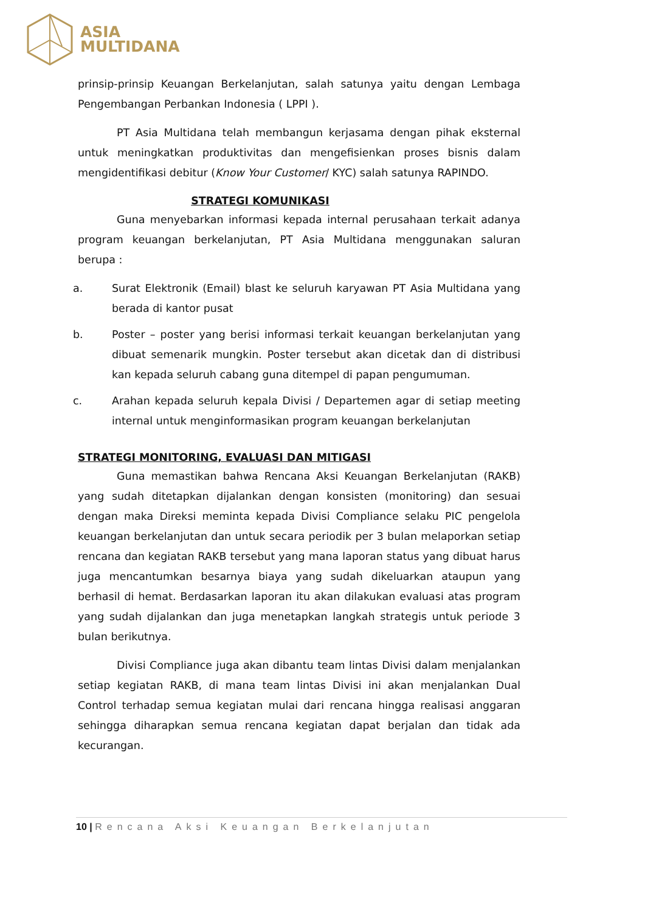ASIA
MULTIDANA
prinsip-prinsip Keuangan Berkelanjutan, salah satunya yaitu dengan Lembaga Pengembangan Perbankan Indonesia ( LPPI ).
PT Asia Multidana telah membangun kerjasama dengan pihak eksternal untuk meningkatkan produktivitas dan mengefisienkan proses bisnis dalam mengidentifikasi debitur (Know Your Customer/ KYC) salah satunya RAPINDO.
STRATEGI KOMUNIKASI
Guna menyebarkan informasi kepada internal perusahaan terkait adanya program keuangan berkelanjutan, PT Asia Multidana menggunakan saluran berupa :
a. Surat Elektronik (Email) blast ke seluruh karyawan PT Asia Multidana yang berada di kantor pusat
b. Poster – poster yang berisi informasi terkait keuangan berkelanjutan yang dibuat semenarik mungkin. Poster tersebut akan dicetak dan di distribusi kan kepada seluruh cabang guna ditempel di papan pengumuman.
c. Arahan kepada seluruh kepala Divisi / Departemen agar di setiap meeting internal untuk menginformasikan program keuangan berkelanjutan
STRATEGI MONITORING, EVALUASI DAN MITIGASI
Guna memastikan bahwa Rencana Aksi Keuangan Berkelanjutan (RAKB) yang sudah ditetapkan dijalankan dengan konsisten (monitoring) dan sesuai dengan maka Direksi meminta kepada Divisi Compliance selaku PIC pengelola keuangan berkelanjutan dan untuk secara periodik per 3 bulan melaporkan setiap rencana dan kegiatan RAKB tersebut yang mana laporan status yang dibuat harus juga mencantumkan besarnya biaya yang sudah dikeluarkan ataupun yang berhasil di hemat. Berdasarkan laporan itu akan dilakukan evaluasi atas program yang sudah dijalankan dan juga menetapkan langkah strategis untuk periode 3 bulan berikutnya.
Divisi Compliance juga akan dibantu team lintas Divisi dalam menjalankan setiap kegiatan RAKB, di mana team lintas Divisi ini akan menjalankan Dual Control terhadap semua kegiatan mulai dari rencana hingga realisasi anggaran sehingga diharapkan semua rencana kegiatan dapat berjalan dan tidak ada kecurangan.
10 | Rencana Aksi Keuangan Berkelanjutan